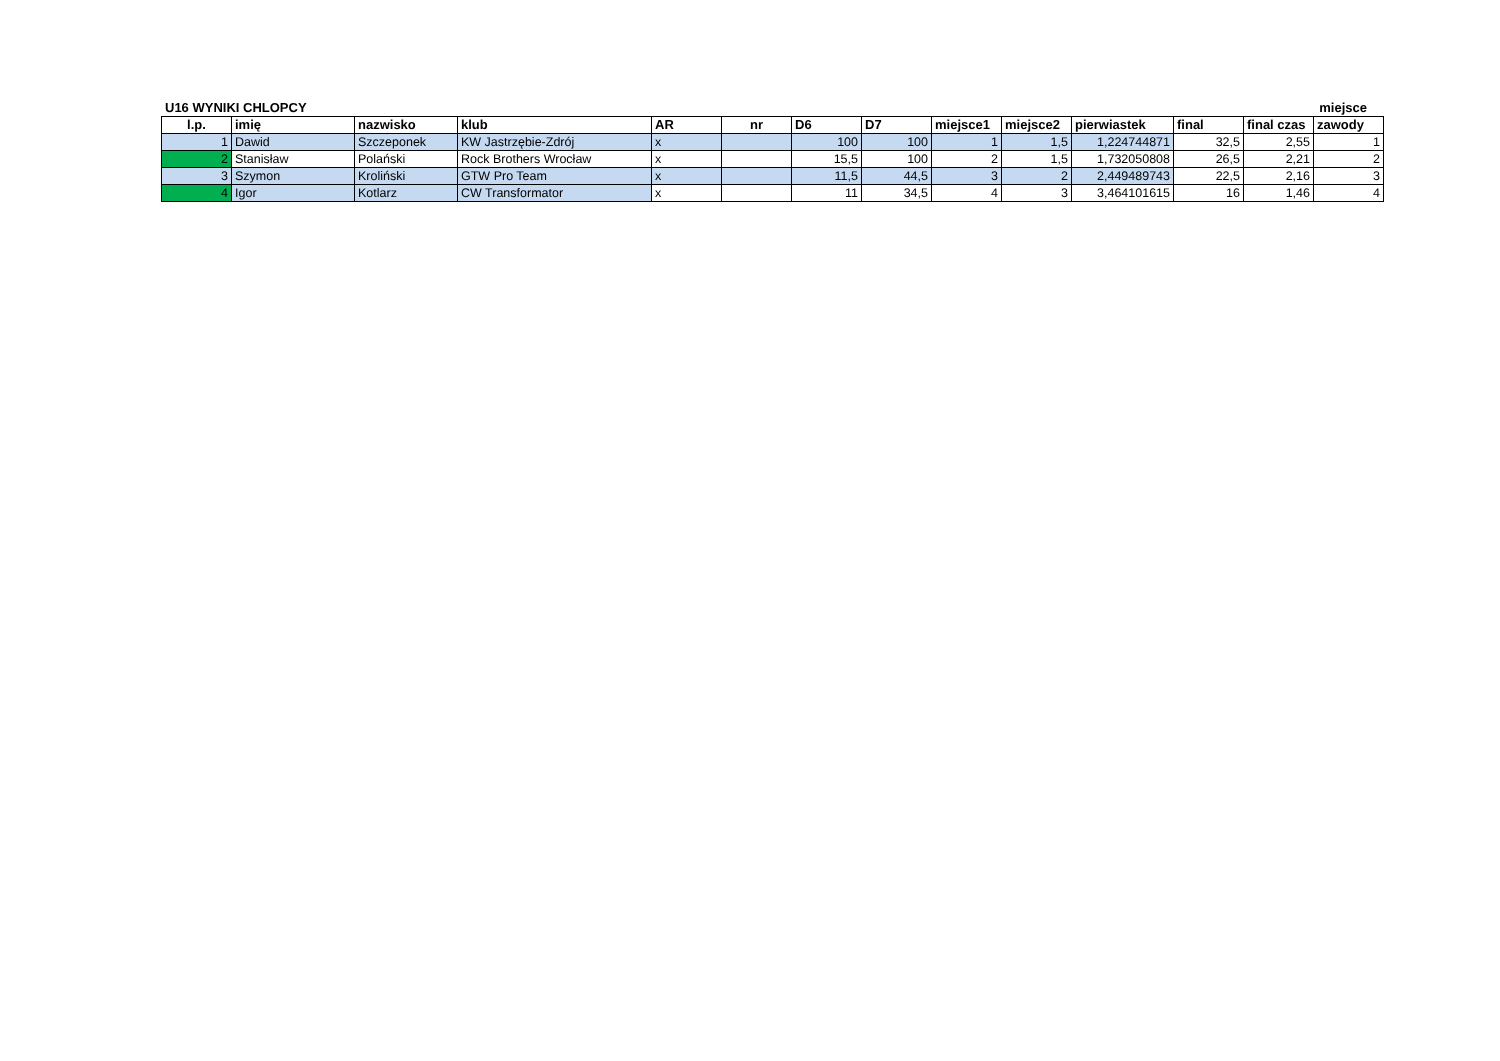U16 WYNIKI CHLOPCY miejsce
| l.p. | imię | nazwisko | klub | AR | nr | D6 | D7 | miejsce1 | miejsce2 | pierwiastek | final | final czas | zawody |
| --- | --- | --- | --- | --- | --- | --- | --- | --- | --- | --- | --- | --- | --- |
| 1 | Dawid | Szczeponek | KW Jastrzębie-Zdrój | x | | 100 | 100 | 1 | 1,5 | 1,224744871 | 32,5 | 2,55 | 1 |
| 2 | Stanisław | Polański | Rock Brothers Wrocław | x | | 15,5 | 100 | 2 | 1,5 | 1,732050808 | 26,5 | 2,21 | 2 |
| 3 | Szymon | Kroliński | GTW Pro Team | x | | 11,5 | 44,5 | 3 | 2 | 2,449489743 | 22,5 | 2,16 | 3 |
| 4 | Igor | Kotlarz | CW Transformator | x | | 11 | 34,5 | 4 | 3 | 3,464101615 | 16 | 1,46 | 4 |